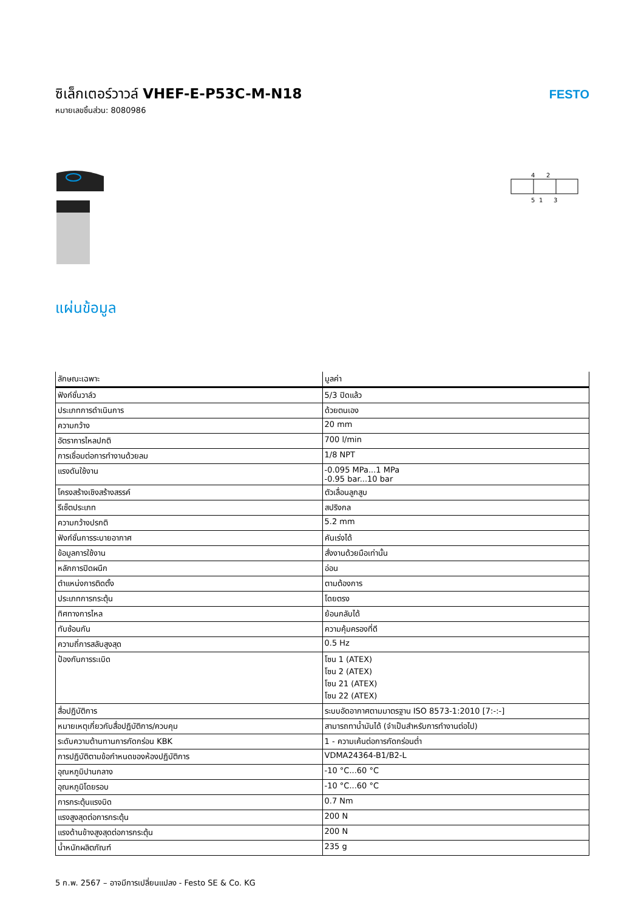ซิเล็กเตอร์วาวล์ VHEF-E-P53C-M-N18
หมายเลขชิ้นส่วน: 8080986
FESTO
4
2
5
1
3
แผ่นข้อมูล
| ลักษณะเฉพาะ | มูลค่า |
| --- | --- |
| ฟังก์ชั่นวาล์ว | 5/3 ปิดแล้ว |
| ประเภทการดำเนินการ | ด้วยตนเอง |
| ความกว้าง | 20 mm |
| อัตราการไหลปกติ | 700 l/min |
| การเชื่อมต่อการทำงานด้วยลม | 1/8 NPT |
| แรงดันใช้งาน | -0.095 MPa...1 MPa -0.95 bar...10 bar |
| โครงสร้างเชิงสร้างสรรค์ | ตัวเลื่อนลูกสูบ |
| รีเซ็ตประเภท | สปริงกล |
| ความกว้างปรกติ | 5.2 mm |
| ฟังก์ชั่นการระบายอากาศ | คันเร่งได้ |
| ข้อมูลการใช้งาน | สั่งงานด้วยมือเท่านั้น |
| หลักการปิดผนึก | อ่อน |
| ตำแหน่งการติดตั้ง | ตามต้องการ |
| ประเภทการกระตุ้น | โดยตรง |
| ทิศทางการไหล | ย้อนกลับได้ |
| ทับซ้อนกัน | ความคุ้มครองที่ดี |
| ความถี่การสลับสูงสุด | 0.5 Hz |
| ป้องกันการระเบิด | โซน 1 (ATEX) โซน 2 (ATEX) โซน 21 (ATEX) โซน 22 (ATEX) |
| สื่อปฏิบัติการ | ระบบอัดอากาศตามมาตรฐาน ISO 8573-1:2010 [7:-:-] |
| หมายเหตุเกี่ยวกับสื่อปฏิบัติการ/ควบคุม | สามารถทาน้ำมันได้ (จำเป็นสำหรับการทำงานต่อไป) |
| ระดับความต้านทานการกัดกร่อน KBK | 1 - ความเค้นต่อการกัดกร่อนต่ำ |
| การปฏิบัติตามข้อกำหนดของห้องปฏิบัติการ | VDMA24364-B1/B2-L |
| อุณหภูมิปานกลาง | -10 °C...60 °C |
| อุณหภูมิโดยรอบ | -10 °C...60 °C |
| การกระตุ้นแรงบิด | 0.7 Nm |
| แรงสูงสุดต่อการกระตุ้น | 200 N |
| แรงด้านข้างสูงสุดต่อการกระตุ้น | 200 N |
| น้ำหนักผลิตภัณฑ์ | 235 g |
5 ก.พ. 2567 – อาจมีการเปลี่ยนแปลง - Festo SE & Co. KG